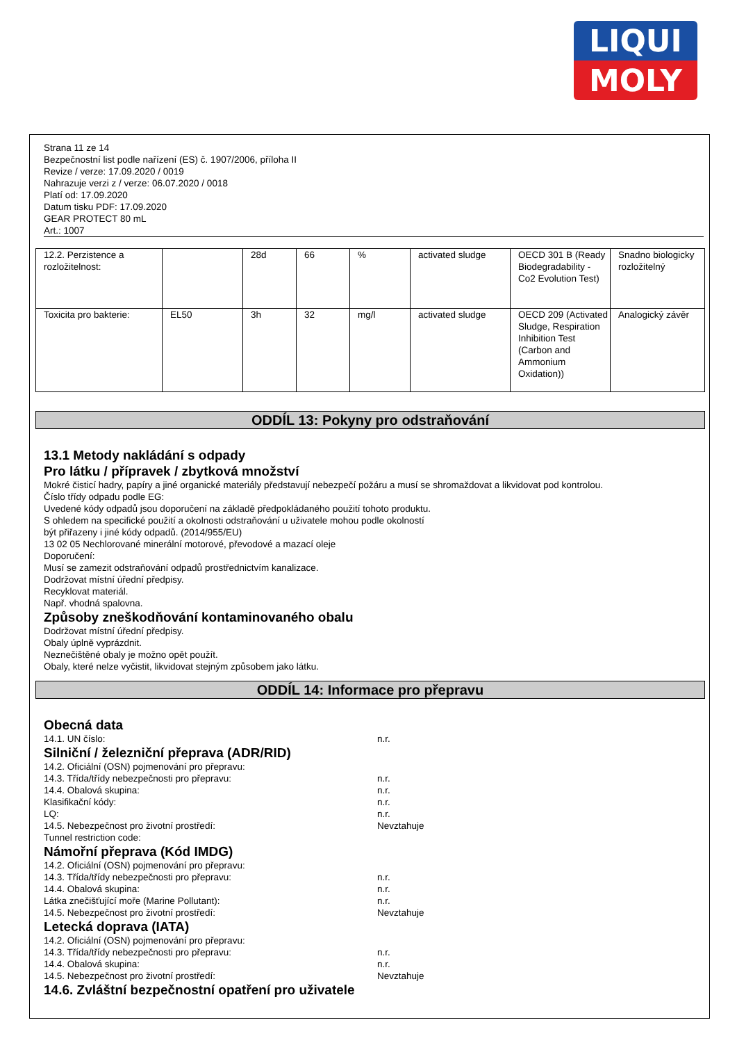LIQUI
MOLY
Strana 11 ze 14
Bezpečnostní list podle nařízení (ES) č. 1907/2006, příloha II
Revize / verze: 17.09.2020 / 0019
Nahrazuje verzi z / verze: 06.07.2020 / 0018
Platí od: 17.09.2020
Datum tisku PDF: 17.09.2020
GEAR PROTECT 80 mL
Art.: 1007
| 12.2. Perzistence a rozložitelnost: | | 28d | 66 | % | activated sludge | OECD 301 B (Ready Biodegradability - Co2 Evolution Test) | Snadno biologicky rozložitelný |
| Toxicita pro bakterie: | EL50 | 3h | 32 | mg/l | activated sludge | OECD 209 (Activated Sludge, Respiration Inhibition Test (Carbon and Ammonium Oxidation)) | Analogický závěr |
ODDÍL 13: Pokyny pro odstraňování
13.1 Metody nakládání s odpady
Pro látku / přípravek / zbytková množství
Mokré čisticí hadry, papíry a jiné organické materiály představují nebezpečí požáru a musí se shromaždovat a likvidovat pod kontrolou.
Číslo třídy odpadu podle EG:
Uvedené kódy odpadů jsou doporučení na základě předpokládaného použití tohoto produktu.
S ohledem na specifické použití a okolnosti odstraňování u uživatele mohou podle okolností
být přiřazeny i jiné kódy odpadů. (2014/955/EU)
13 02 05 Nechlorované minerální motorové, převodové a mazací oleje
Doporučení:
Musí se zamezit odstraňování odpadů prostřednictvím kanalizace.
Dodržovat místní úřední předpisy.
Recyklovat materiál.
Např. vhodná spalovna.
Způsoby zneškodňování kontaminovaného obalu
Dodržovat místní úřední předpisy.
Obaly úplně vyprázdnit.
Neznečištěné obaly je možno opět použít.
Obaly, které nelze vyčistit, likvidovat stejným způsobem jako látku.
ODDÍL 14: Informace pro přepravu
Obecná data
14.1. UN číslo: n.r.
Silniční / železniční přeprava (ADR/RID)
14.2. Oficiální (OSN) pojmenování pro přepravu:
14.3. Třída/třídy nebezpečnosti pro přepravu: n.r.
14.4. Obalová skupina: n.r.
Klasifikační kódy: n.r.
LQ: n.r.
14.5. Nebezpečnost pro životní prostředí: Nevztahuje
Tunnel restriction code:
Námořní přeprava (Kód IMDG)
14.2. Oficiální (OSN) pojmenování pro přepravu:
14.3. Třída/třídy nebezpečnosti pro přepravu: n.r.
14.4. Obalová skupina: n.r.
Látka znečišťující moře (Marine Pollutant): n.r.
14.5. Nebezpečnost pro životní prostředí: Nevztahuje
Letecká doprava (IATA)
14.2. Oficiální (OSN) pojmenování pro přepravu:
14.3. Třída/třídy nebezpečnosti pro přepravu: n.r.
14.4. Obalová skupina: n.r.
14.5. Nebezpečnost pro životní prostředí: Nevztahuje
14.6. Zvláštní bezpečnostní opatření pro uživatele